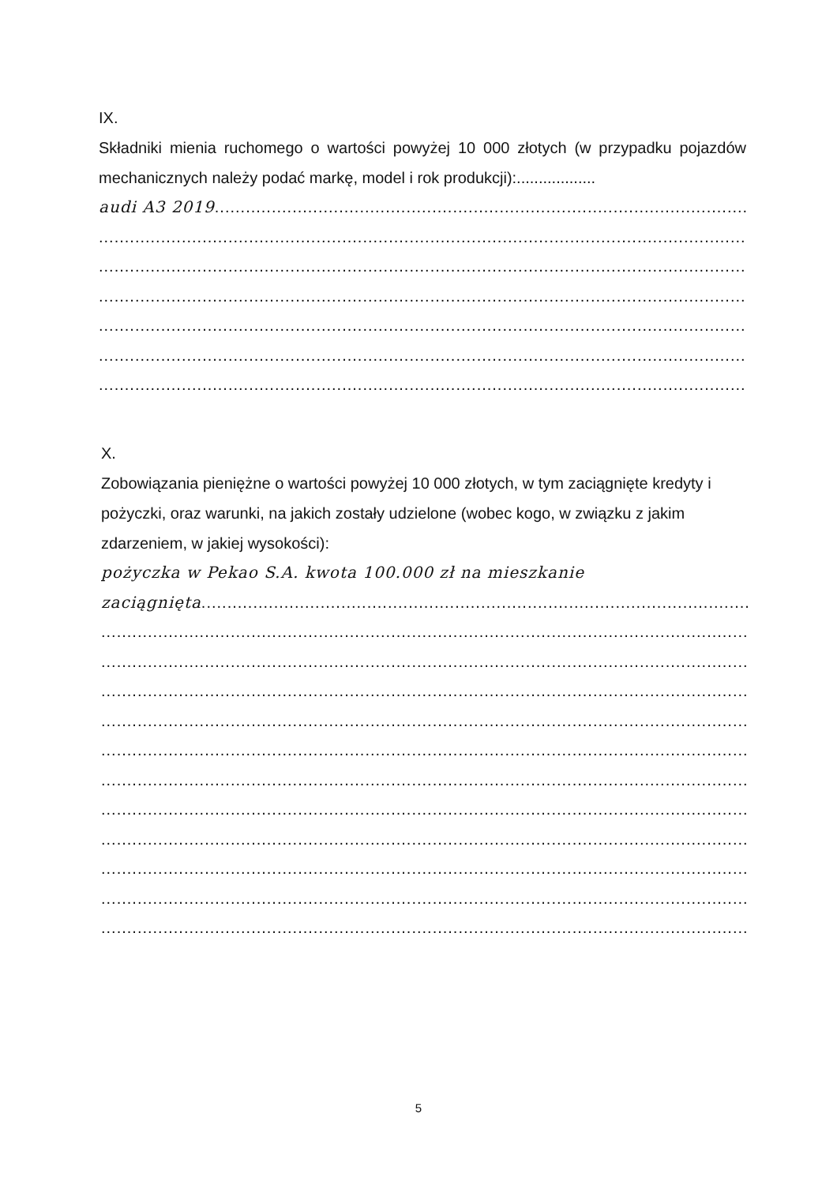IX.
Składniki mienia ruchomego o wartości powyżej 10 000 złotych (w przypadku pojazdów mechanicznych należy podać markę, model i rok produkcji):..................
audi A3 2019.......................................................................................................................
..................................................................................................................................
..................................................................................................................................
..................................................................................................................................
..................................................................................................................................
..................................................................................................................................
..................................................................................................................................
X.
Zobowiązania pieniężne o wartości powyżej 10 000 złotych, w tym zaciągnięte kredyty i pożyczki, oraz warunki, na jakich zostały udzielone (wobec kogo, w związku z jakim zdarzeniem, w jakiej wysokości):
pożyczka w Pekao S.A. kwota 100.000 zł na mieszkanie
zaciągnięta.......................................................................................................................
..................................................................................................................................
..................................................................................................................................
..................................................................................................................................
..................................................................................................................................
..................................................................................................................................
..................................................................................................................................
..................................................................................................................................
..................................................................................................................................
..................................................................................................................................
..................................................................................................................................
..................................................................................................................................
5